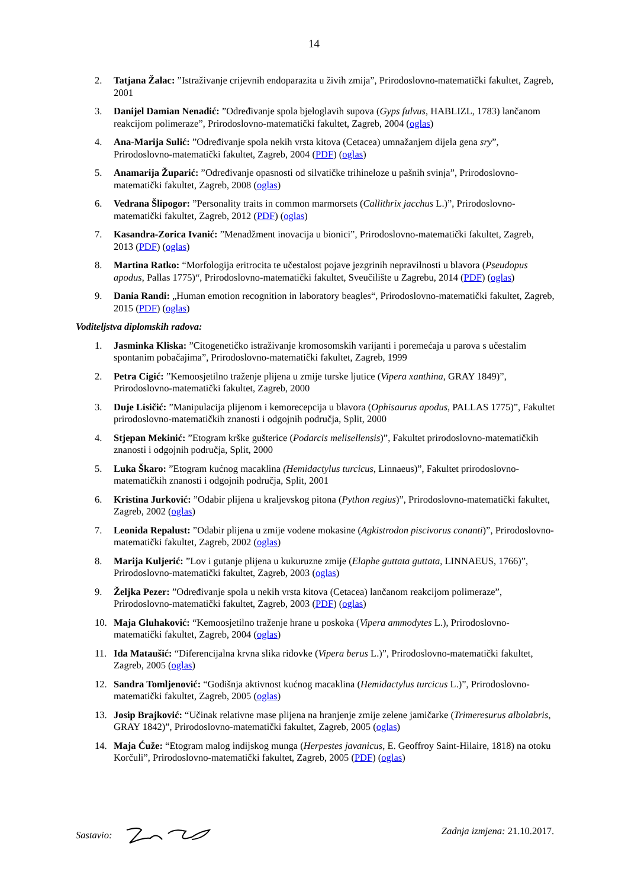14
2. Tatjana Žalac: ”Istraživanje crijevnih endoparazita u živih zmija”, Prirodoslovno-matematički fakultet, Zagreb, 2001
3. Danijel Damian Nenadić: ”Određivanje spola bjeloglavih supova (Gyps fulvus, HABLIZL, 1783) lančanom reakcijom polimeraze”, Prirodoslovno-matematički fakultet, Zagreb, 2004 (oglas)
4. Ana-Marija Sulić: ”Određivanje spola nekih vrsta kitova (Cetacea) umnažanjem dijela gena sry”, Prirodoslovno-matematički fakultet, Zagreb, 2004 (PDF) (oglas)
5. Anamarija Župarić: ”Određivanje opasnosti od silvatičke trihineloze u pašnih svinja”, Prirodoslovno-matematički fakultet, Zagreb, 2008 (oglas)
6. Vedrana Šlipogor: ”Personality traits in common marmorsets (Callithrix jacchus L.)”, Prirodoslovno-matematički fakultet, Zagreb, 2012 (PDF) (oglas)
7. Kasandra-Zorica Ivanić: ”Menadžment inovacija u bionici”, Prirodoslovno-matematički fakultet, Zagreb, 2013 (PDF) (oglas)
8. Martina Ratko: “Morfologija eritrocita te učestalost pojave jezgrinih nepravilnosti u blavora (Pseudopus apodus, Pallas 1775)“, Prirodoslovno-matematički fakultet, Sveučilište u Zagrebu, 2014 (PDF) (oglas)
9. Dania Randi: „Human emotion recognition in laboratory beagles“, Prirodoslovno-matematički fakultet, Zagreb, 2015 (PDF) (oglas)
Voditeljstva diplomskih radova:
1. Jasminka Kliska: ”Citogenetičko istraživanje kromosomskih varijanti i poremećaja u parova s učestalim spontanim pobačajima”, Prirodoslovno-matematički fakultet, Zagreb, 1999
2. Petra Cigić: ”Kemoosjetilno traženje plijena u zmije turske ljutice (Vipera xanthina, GRAY 1849)”, Prirodoslovno-matematički fakultet, Zagreb, 2000
3. Duje Lisičić: ”Manipulacija plijenom i kemorecepcija u blavora (Ophisaurus apodus, PALLAS 1775)”, Fakultet prirodoslovno-matematičkih znanosti i odgojnih područja, Split, 2000
4. Stjepan Mekinić: ”Etogram krške gušterice (Podarcis melisellensis)”, Fakultet prirodoslovno-matematičkih znanosti i odgojnih područja, Split, 2000
5. Luka Škaro: ”Etogram kućnog macaklina (Hemidactylus turcicus, Linnaeus)”, Fakultet prirodoslovno-matematičkih znanosti i odgojnih područja, Split, 2001
6. Kristina Jurković: ”Odabir plijena u kraljevskog pitona (Python regius)”, Prirodoslovno-matematički fakultet, Zagreb, 2002 (oglas)
7. Leonida Repalust: ”Odabir plijena u zmije vodene mokasine (Agkistrodon piscivorus conanti)”, Prirodoslovno-matematički fakultet, Zagreb, 2002 (oglas)
8. Marija Kuljerić: ”Lov i gutanje plijena u kukuruzne zmije (Elaphe guttata guttata, LINNAEUS, 1766)”, Prirodoslovno-matematički fakultet, Zagreb, 2003 (oglas)
9. Željka Pezer: ”Određivanje spola u nekih vrsta kitova (Cetacea) lančanom reakcijom polimeraze”, Prirodoslovno-matematički fakultet, Zagreb, 2003 (PDF) (oglas)
10. Maja Gluhaković: “Kemoosjetilno traženje hrane u poskoka (Vipera ammodytes L.), Prirodoslovno-matematički fakultet, Zagreb, 2004 (oglas)
11. Ida Mataušić: “Diferencijalna krvna slika riđovke (Vipera berus L.)”, Prirodoslovno-matematički fakultet, Zagreb, 2005 (oglas)
12. Sandra Tomljenović: “Godišnja aktivnost kućnog macaklina (Hemidactylus turcicus L.)”, Prirodoslovno-matematički fakultet, Zagreb, 2005 (oglas)
13. Josip Brajković: “Učinak relativne mase plijena na hranjenje zmije zelene jamičarke (Trimeresurus albolabris, GRAY 1842)”, Prirodoslovno-matematički fakultet, Zagreb, 2005 (oglas)
14. Maja Ćuže: “Etogram malog indijskog munga (Herpestes javanicus, E. Geoffroy Saint-Hilaire, 1818) na otoku Korčuli”, Prirodoslovno-matematički fakultet, Zagreb, 2005 (PDF) (oglas)
Sastavio: Zadnja izmjena: 21.10.2017.